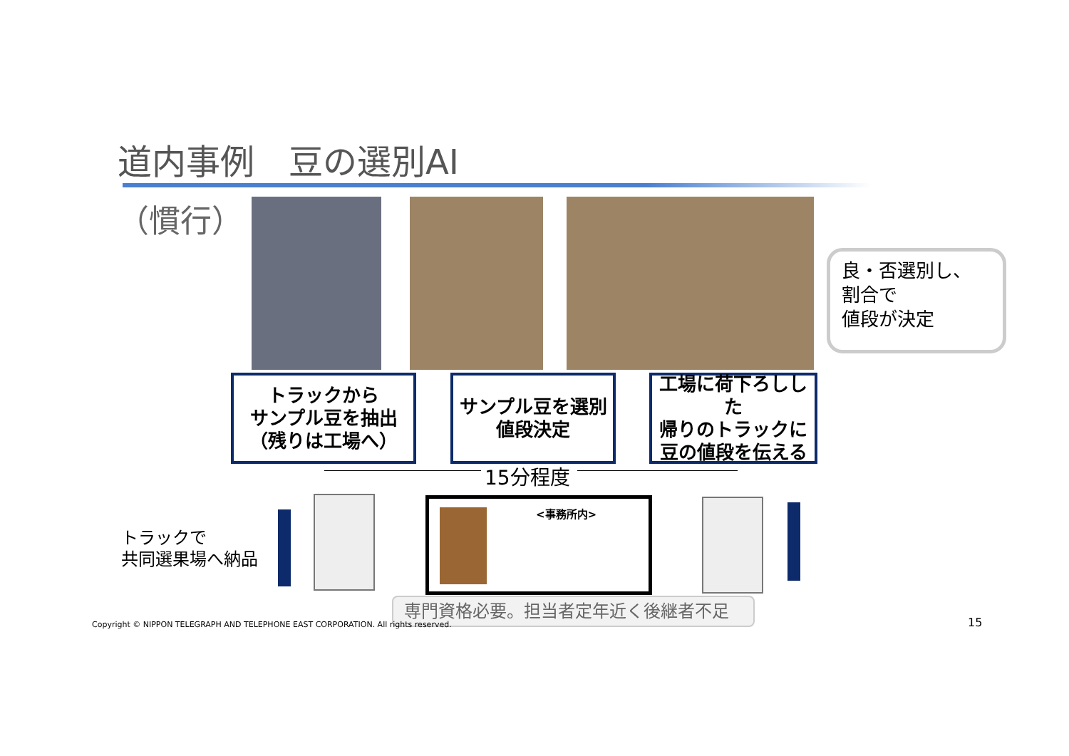道内事例　豆の選別AI
（慣行）
良・否選別し、
割合で
値段が決定
トラックから
サンプル豆を抽出
（残りは工場へ）
サンプル豆を選別
値段決定
工場に荷下ろしした
帰りのトラックに
豆の値段を伝える
15分程度
トラックで
共同選果場へ納品
<事務所内>
専門資格必要。担当者定年近く後継者不足
Copyright © NIPPON TELEGRAPH AND TELEPHONE EAST CORPORATION. All rights reserved.
15